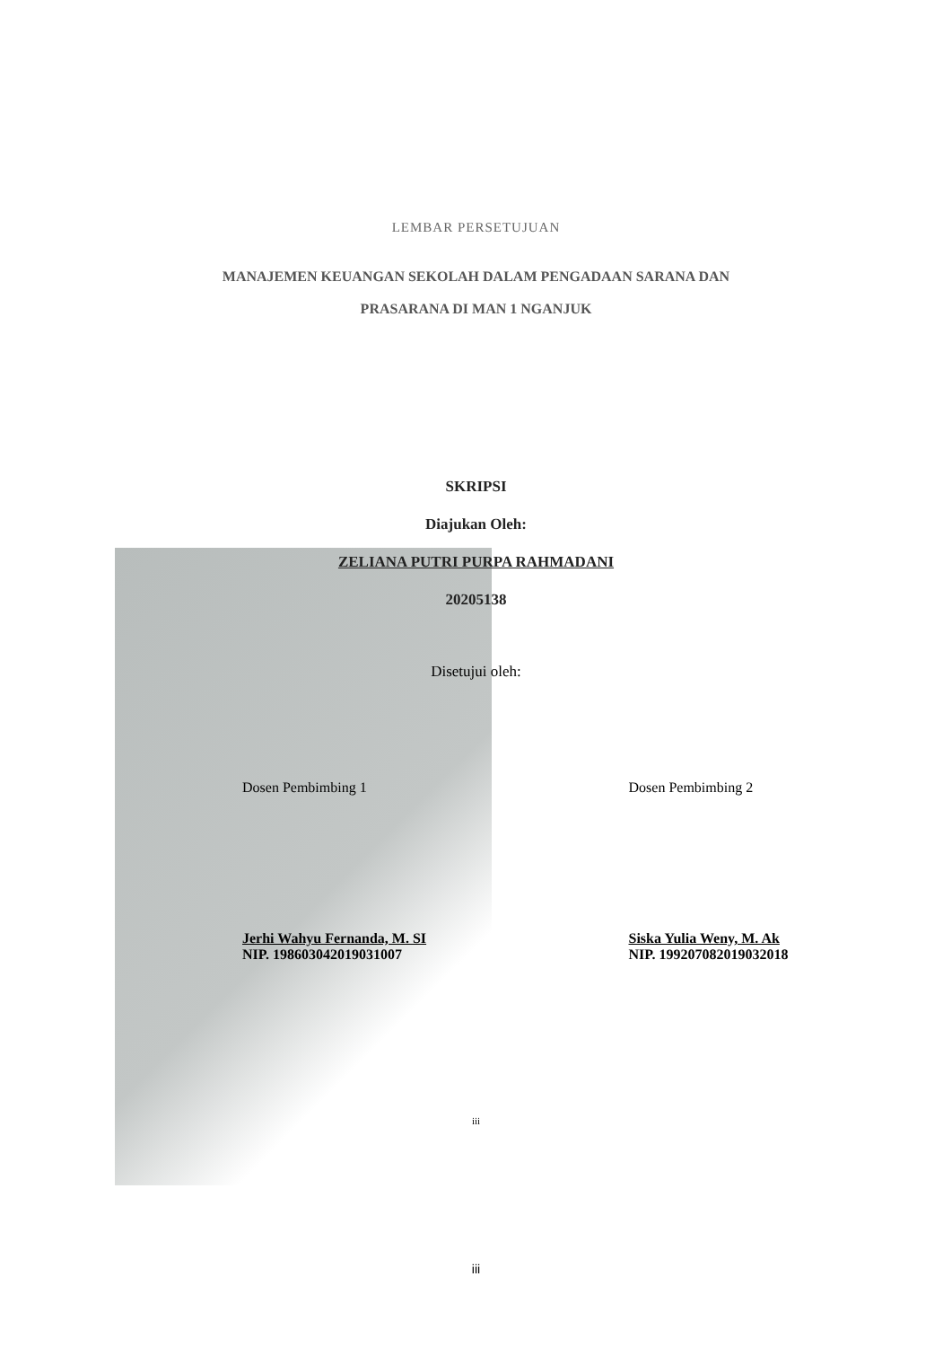LEMBAR PERSETUJUAN
MANAJEMEN KEUANGAN SEKOLAH DALAM PENGADAAN SARANA DAN
PRASARANA DI MAN 1 NGANJUK
SKRIPSI
Diajukan Oleh:
ZELIANA PUTRI PURPA RAHMADANI
20205138
Disetujui oleh:
Dosen Pembimbing 1
Jerhi Wahyu Fernanda, M. SI
NIP. 198603042019031007
Dosen Pembimbing 2
Siska Yulia Weny, M. Ak
NIP. 199207082019032018
iii
iii